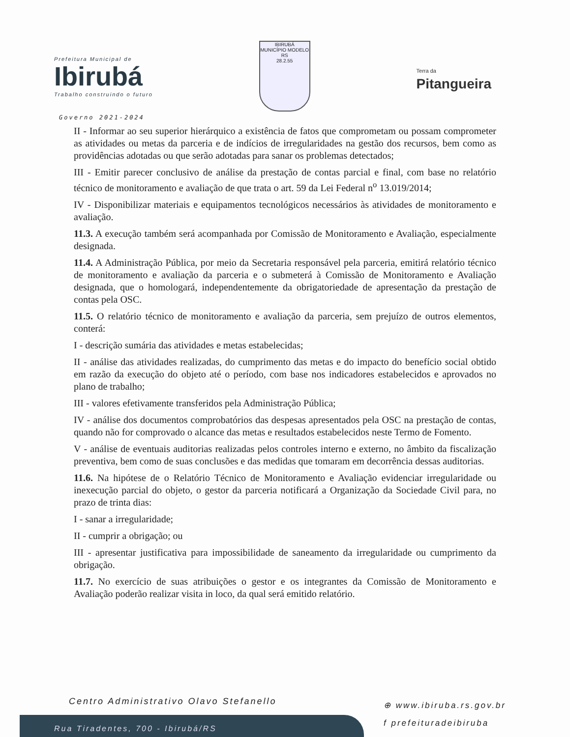Prefeitura Municipal de
Ibirubá
Trabalho construindo o futuro
IBIRUBÁ
MUNICÍPIO MODELO RS
28.2.55
Terra da
Pitangueira
Governo 2021-2024
II - Informar ao seu superior hierárquico a existência de fatos que comprometam ou possam comprometer as atividades ou metas da parceria e de indícios de irregularidades na gestão dos recursos, bem como as providências adotadas ou que serão adotadas para sanar os problemas detectados;
III - Emitir parecer conclusivo de análise da prestação de contas parcial e final, com base no relatório técnico de monitoramento e avaliação de que trata o art. 59 da Lei Federal n<sup>o</sup> 13.019/2014;
IV - Disponibilizar materiais e equipamentos tecnológicos necessários às atividades de monitoramento e avaliação.
11.3. A execução também será acompanhada por Comissão de Monitoramento e Avaliação, especialmente designada.
11.4. A Administração Pública, por meio da Secretaria responsável pela parceria, emitirá relatório técnico de monitoramento e avaliação da parceria e o submeterá à Comissão de Monitoramento e Avaliação designada, que o homologará, independentemente da obrigatoriedade de apresentação da prestação de contas pela OSC.
11.5. O relatório técnico de monitoramento e avaliação da parceria, sem prejuízo de outros elementos, conterá:
I - descrição sumária das atividades e metas estabelecidas;
II - análise das atividades realizadas, do cumprimento das metas e do impacto do benefício social obtido em razão da execução do objeto até o período, com base nos indicadores estabelecidos e aprovados no plano de trabalho;
III - valores efetivamente transferidos pela Administração Pública;
IV - análise dos documentos comprobatórios das despesas apresentados pela OSC na prestação de contas, quando não for comprovado o alcance das metas e resultados estabelecidos neste Termo de Fomento.
V - análise de eventuais auditorias realizadas pelos controles interno e externo, no âmbito da fiscalização preventiva, bem como de suas conclusões e das medidas que tomaram em decorrência dessas auditorias.
11.6. Na hipótese de o Relatório Técnico de Monitoramento e Avaliação evidenciar irregularidade ou inexecução parcial do objeto, o gestor da parceria notificará a Organização da Sociedade Civil para, no prazo de trinta dias:
I - sanar a irregularidade;
II - cumprir a obrigação; ou
III - apresentar justificativa para impossibilidade de saneamento da irregularidade ou cumprimento da obrigação.
11.7. No exercício de suas atribuições o gestor e os integrantes da Comissão de Monitoramento e Avaliação poderão realizar visita in loco, da qual será emitido relatório.
Centro Administrativo Olavo Stefanello
Rua Tiradentes, 700 - Ibirubá/RS
⊕ www.ibiruba.rs.gov.br
f prefeituradeibiruba